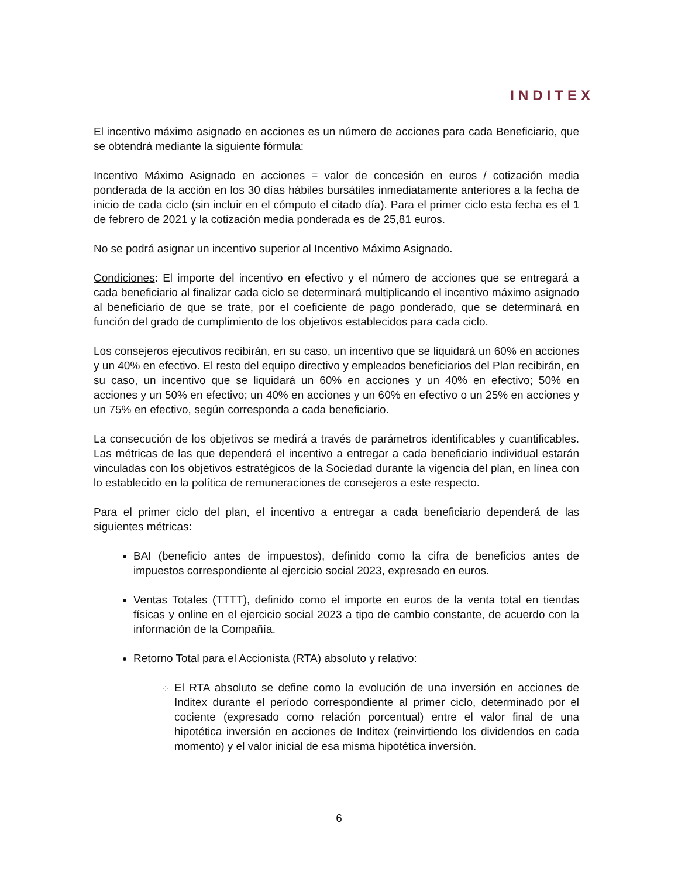INDITEX
El incentivo máximo asignado en acciones es un número de acciones para cada Beneficiario, que se obtendrá mediante la siguiente fórmula:
Incentivo Máximo Asignado en acciones = valor de concesión en euros / cotización media ponderada de la acción en los 30 días hábiles bursátiles inmediatamente anteriores a la fecha de inicio de cada ciclo (sin incluir en el cómputo el citado día). Para el primer ciclo esta fecha es el 1 de febrero de 2021 y la cotización media ponderada es de 25,81 euros.
No se podrá asignar un incentivo superior al Incentivo Máximo Asignado.
Condiciones: El importe del incentivo en efectivo y el número de acciones que se entregará a cada beneficiario al finalizar cada ciclo se determinará multiplicando el incentivo máximo asignado al beneficiario de que se trate, por el coeficiente de pago ponderado, que se determinará en función del grado de cumplimiento de los objetivos establecidos para cada ciclo.
Los consejeros ejecutivos recibirán, en su caso, un incentivo que se liquidará un 60% en acciones y un 40% en efectivo. El resto del equipo directivo y empleados beneficiarios del Plan recibirán, en su caso, un incentivo que se liquidará un 60% en acciones y un 40% en efectivo; 50% en acciones y un 50% en efectivo; un 40% en acciones y un 60% en efectivo o un 25% en acciones y un 75% en efectivo, según corresponda a cada beneficiario.
La consecución de los objetivos se medirá a través de parámetros identificables y cuantificables. Las métricas de las que dependerá el incentivo a entregar a cada beneficiario individual estarán vinculadas con los objetivos estratégicos de la Sociedad durante la vigencia del plan, en línea con lo establecido en la política de remuneraciones de consejeros a este respecto.
Para el primer ciclo del plan, el incentivo a entregar a cada beneficiario dependerá de las siguientes métricas:
BAI (beneficio antes de impuestos), definido como la cifra de beneficios antes de impuestos correspondiente al ejercicio social 2023, expresado en euros.
Ventas Totales (TTTT), definido como el importe en euros de la venta total en tiendas físicas y online en el ejercicio social 2023 a tipo de cambio constante, de acuerdo con la información de la Compañía.
Retorno Total para el Accionista (RTA) absoluto y relativo:
El RTA absoluto se define como la evolución de una inversión en acciones de Inditex durante el período correspondiente al primer ciclo, determinado por el cociente (expresado como relación porcentual) entre el valor final de una hipotética inversión en acciones de Inditex (reinvirtiendo los dividendos en cada momento) y el valor inicial de esa misma hipotética inversión.
6